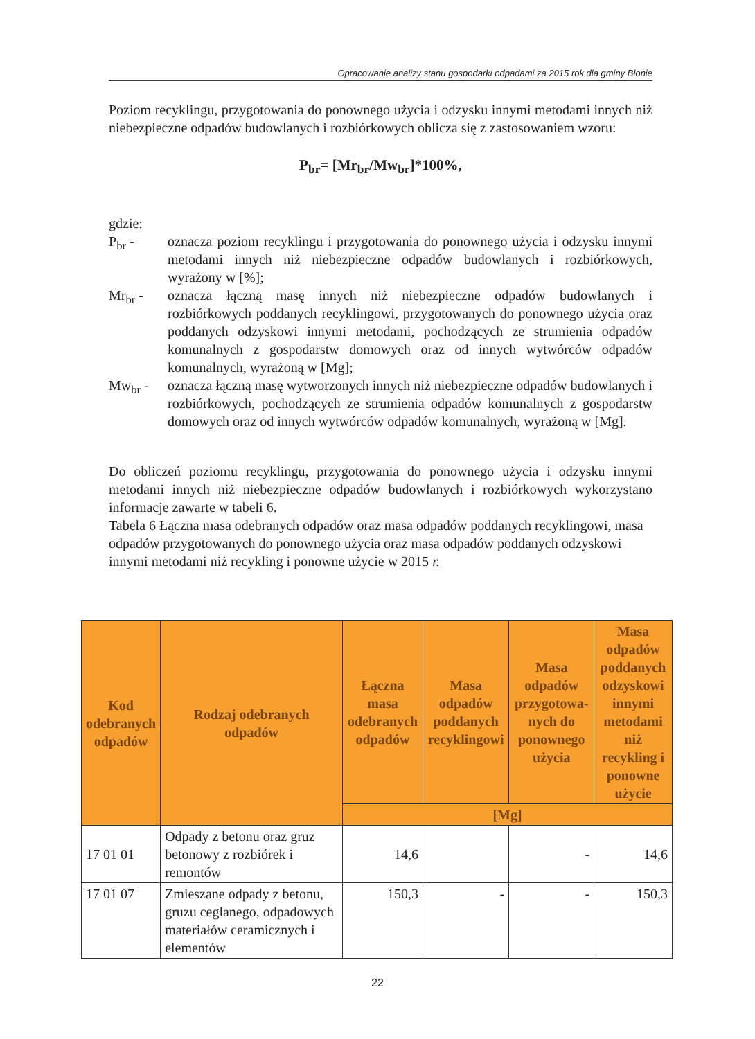Opracowanie analizy stanu gospodarki odpadami za 2015 rok dla gminy Błonie
Poziom recyklingu, przygotowania do ponownego użycia i odzysku innymi metodami innych niż niebezpieczne odpadów budowlanych i rozbiórkowych oblicza się z zastosowaniem wzoru:
P<sub>br</sub>= [Mr<sub>br</sub>/Mw<sub>br</sub>]*100%,
gdzie:
P<sub>br</sub> - oznacza poziom recyklingu i przygotowania do ponownego użycia i odzysku innymi metodami innych niż niebezpieczne odpadów budowlanych i rozbiórkowych, wyrażony w [%];
Mr<sub>br</sub> - oznacza łączną masę innych niż niebezpieczne odpadów budowlanych i rozbiórkowych poddanych recyklingowi, przygotowanych do ponownego użycia oraz poddanych odzyskowi innymi metodami, pochodzących ze strumienia odpadów komunalnych z gospodarstw domowych oraz od innych wytwórców odpadów komunalnych, wyrażoną w [Mg];
Mw<sub>br</sub> - oznacza łączną masę wytworzonych innych niż niebezpieczne odpadów budowlanych i rozbiórkowych, pochodzących ze strumienia odpadów komunalnych z gospodarstw domowych oraz od innych wytwórców odpadów komunalnych, wyrażoną w [Mg].
Do obliczeń poziomu recyklingu, przygotowania do ponownego użycia i odzysku innymi metodami innych niż niebezpieczne odpadów budowlanych i rozbiórkowych wykorzystano informacje zawarte w tabeli 6.
Tabela 6 Łączna masa odebranych odpadów oraz masa odpadów poddanych recyklingowi, masa odpadów przygotowanych do ponownego użycia oraz masa odpadów poddanych odzyskowi innymi metodami niż recykling i ponowne użycie w 2015 r.
| Kod odebranych odpadów | Rodzaj odebranych odpadów | Łączna masa odebranych odpadów | Masa odpadów poddanych recyklingowi | Masa odpadów przygotowa-nych do ponownego użycia | Masa odpadów poddanych odzyskowi innymi metodami niż recykling i ponowne użycie |
| --- | --- | --- | --- | --- | --- |
| | | [Mg] | | | |
| 17 01 01 | Odpady z betonu oraz gruz betonowy z rozbiórek i remontów | 14,6 | | - | 14,6 |
| 17 01 07 | Zmieszane odpady z betonu, gruzu ceglanego, odpadowych materiałów ceramicznych i elementów | 150,3 | - | - | 150,3 |
22